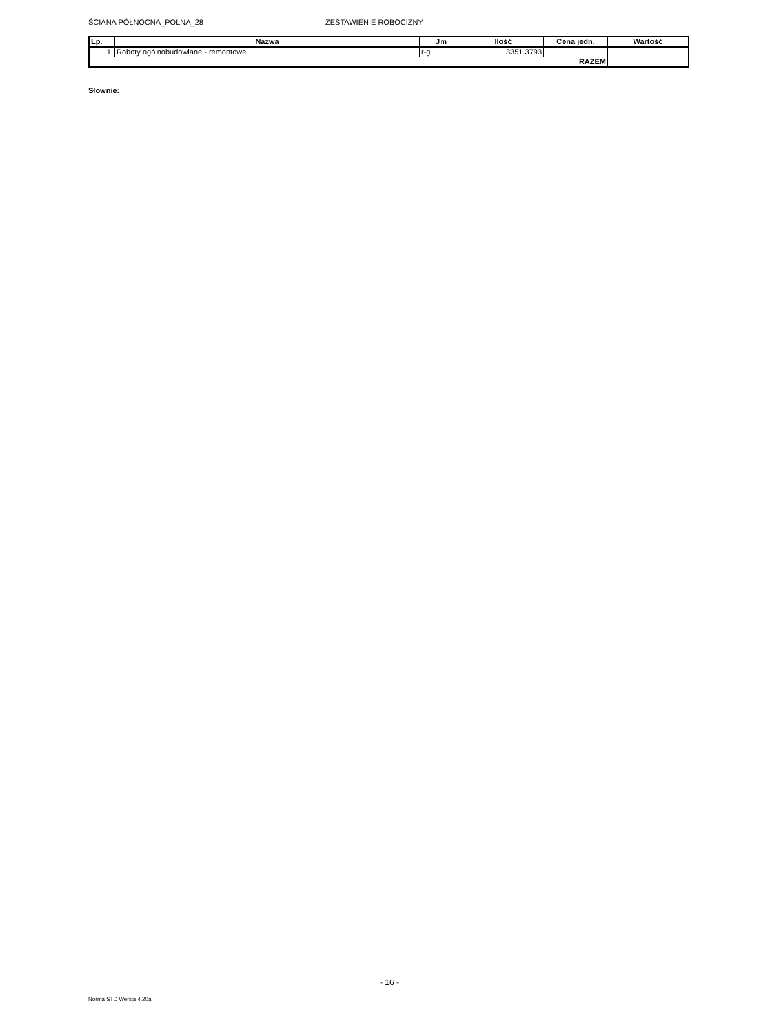ŚCIANA PÓŁNOCNA_POLNA_28 ZESTAWIENIE ROBOCIZNY
| Lp. | Nazwa | Jm | Ilość | Cena jedn. | Wartość |
| --- | --- | --- | --- | --- | --- |
| 1. | Roboty ogólnobudowlane - remontowe | r-g | 3351.3793 | | |
| RAZEM | | | | | |
Słownie:
- 16 -
Norma STD Wersja 4.20a